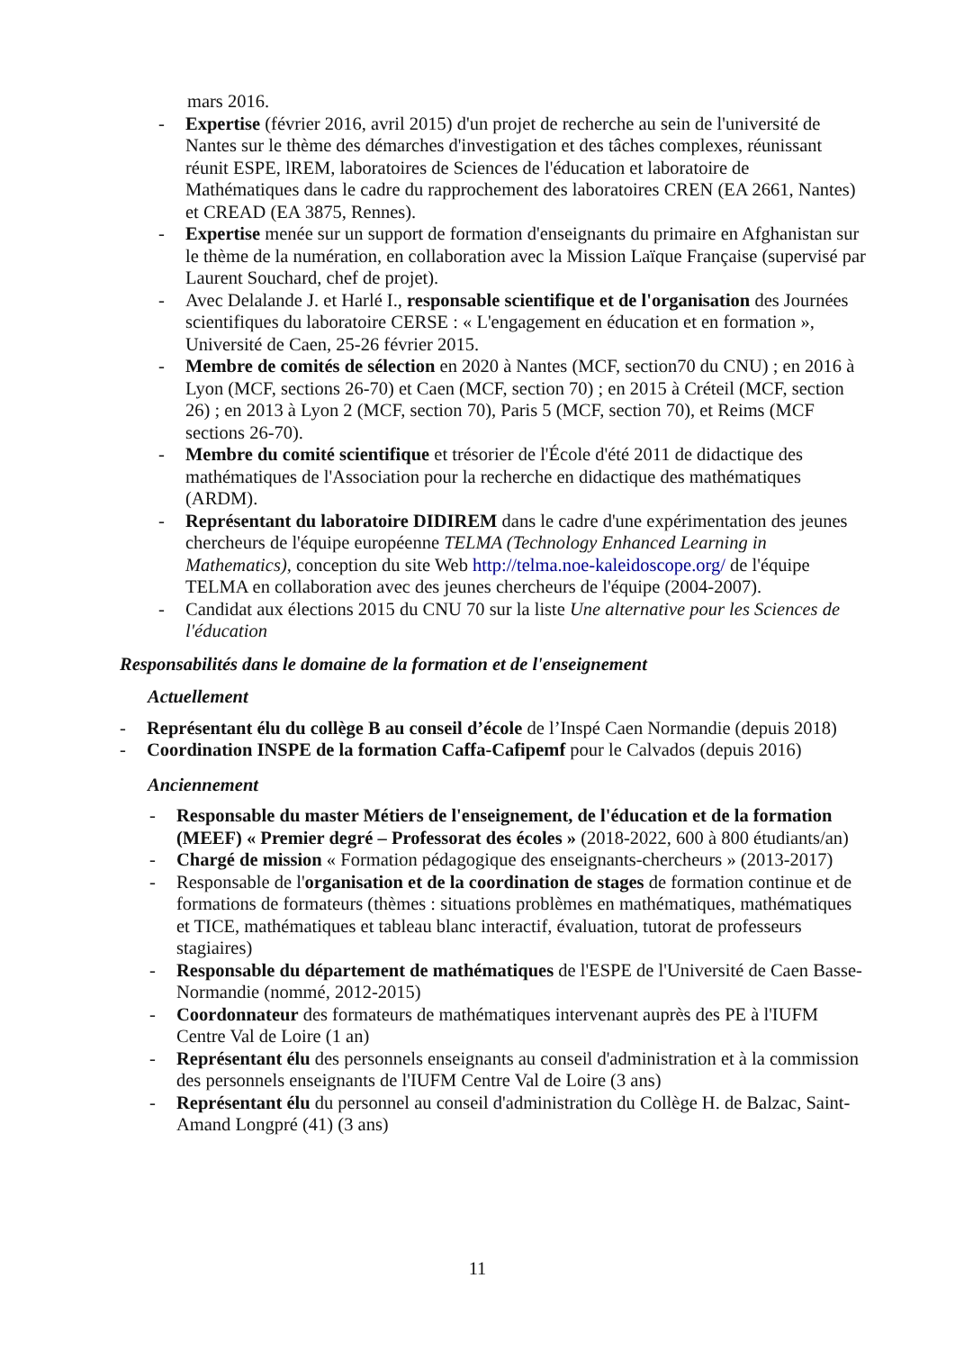mars 2016.
- Expertise (février 2016, avril 2015) d'un projet de recherche au sein de l'université de Nantes sur le thème des démarches d'investigation et des tâches complexes, réunissant réunit ESPE, lREM, laboratoires de Sciences de l'éducation et laboratoire de Mathématiques dans le cadre du rapprochement des laboratoires CREN (EA 2661, Nantes) et CREAD (EA 3875, Rennes).
- Expertise menée sur un support de formation d'enseignants du primaire en Afghanistan sur le thème de la numération, en collaboration avec la Mission Laïque Française (supervisé par Laurent Souchard, chef de projet).
- Avec Delalande J. et Harlé I., responsable scientifique et de l'organisation des Journées scientifiques du laboratoire CERSE : « L'engagement en éducation et en formation », Université de Caen, 25-26 février 2015.
- Membre de comités de sélection en 2020 à Nantes (MCF, section70 du CNU) ; en 2016 à Lyon (MCF, sections 26-70) et Caen (MCF, section 70) ; en 2015 à Créteil (MCF, section 26) ; en 2013 à Lyon 2 (MCF, section 70), Paris 5 (MCF, section 70), et Reims (MCF sections 26-70).
- Membre du comité scientifique et trésorier de l'École d'été 2011 de didactique des mathématiques de l'Association pour la recherche en didactique des mathématiques (ARDM).
- Représentant du laboratoire DIDIREM dans le cadre d'une expérimentation des jeunes chercheurs de l'équipe européenne TELMA (Technology Enhanced Learning in Mathematics), conception du site Web http://telma.noe-kaleidoscope.org/ de l'équipe TELMA en collaboration avec des jeunes chercheurs de l'équipe (2004-2007).
- Candidat aux élections 2015 du CNU 70 sur la liste Une alternative pour les Sciences de l'éducation
Responsabilités dans le domaine de la formation et de l'enseignement
Actuellement
- Représentant élu du collège B au conseil d’école de l’Inspé Caen Normandie (depuis 2018)
- Coordination INSPE de la formation Caffa-Cafipemf pour le Calvados (depuis 2016)
Anciennement
- Responsable du master Métiers de l'enseignement, de l'éducation et de la formation (MEEF) « Premier degré – Professorat des écoles » (2018-2022, 600 à 800 étudiants/an)
- Chargé de mission « Formation pédagogique des enseignants-chercheurs » (2013-2017)
- Responsable de l'organisation et de la coordination de stages de formation continue et de formations de formateurs (thèmes : situations problèmes en mathématiques, mathématiques et TICE, mathématiques et tableau blanc interactif, évaluation, tutorat de professeurs stagiaires)
- Responsable du département de mathématiques de l'ESPE de l'Université de Caen Basse-Normandie (nommé, 2012-2015)
- Coordonnateur des formateurs de mathématiques intervenant auprès des PE à l'IUFM Centre Val de Loire (1 an)
- Représentant élu des personnels enseignants au conseil d'administration et à la commission des personnels enseignants de l'IUFM Centre Val de Loire (3 ans)
- Représentant élu du personnel au conseil d'administration du Collège H. de Balzac, Saint-Amand Longpré (41) (3 ans)
11